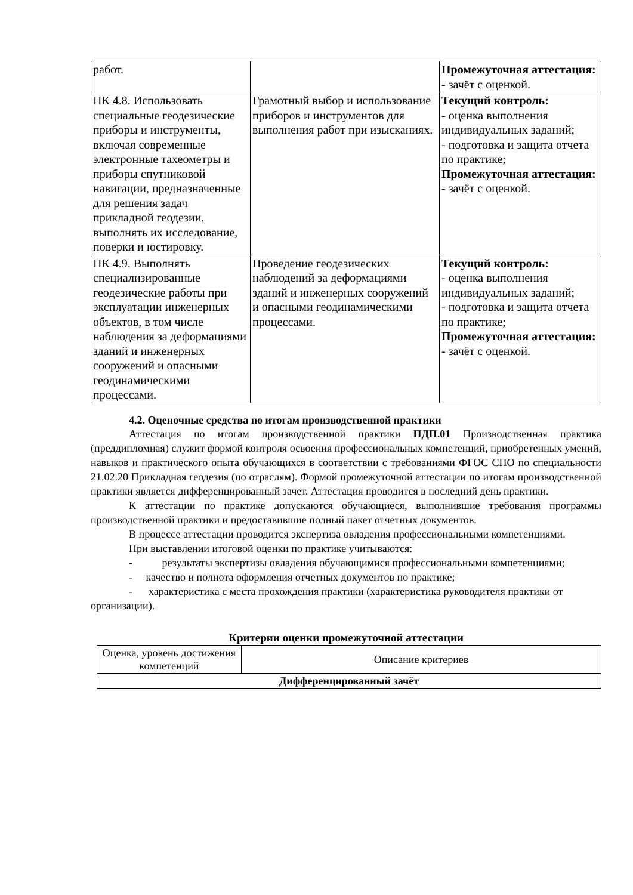| работ. | | Промежуточная аттестация: - зачёт с оценкой. |
| ПК 4.8. Использовать специальные геодезические приборы и инструменты, включая современные электронные тахеометры и приборы спутниковой навигации, предназначенные для решения задач прикладной геодезии, выполнять их исследование, поверки и юстировку. | Грамотный выбор и использование приборов и инструментов для выполнения работ при изысканиях. | Текущий контроль: - оценка выполнения индивидуальных заданий; - подготовка и защита отчета по практике; Промежуточная аттестация: - зачёт с оценкой. |
| ПК 4.9. Выполнять специализированные геодезические работы при эксплуатации инженерных объектов, в том числе наблюдения за деформациями зданий и инженерных сооружений и опасными геодинамическими процессами. | Проведение геодезических наблюдений за деформациями зданий и инженерных сооружений и опасными геодинамическими процессами. | Текущий контроль: - оценка выполнения индивидуальных заданий; - подготовка и защита отчета по практике; Промежуточная аттестация: - зачёт с оценкой. |
4.2. Оценочные средства по итогам производственной практики
Аттестация по итогам производственной практики ПДП.01 Производственная практика (преддипломная) служит формой контроля освоения профессиональных компетенций, приобретенных умений, навыков и практического опыта обучающихся в соответствии с требованиями ФГОС СПО по специальности 21.02.20 Прикладная геодезия (по отраслям). Формой промежуточной аттестации по итогам производственной практики является дифференцированный зачет. Аттестация проводится в последний день практики.
К аттестации по практике допускаются обучающиеся, выполнившие требования программы производственной практики и предоставившие полный пакет отчетных документов.
В процессе аттестации проводится экспертиза овладения профессиональными компетенциями.
При выставлении итоговой оценки по практике учитываются:
- результаты экспертизы овладения обучающимися профессиональными компетенциями;
- качество и полнота оформления отчетных документов по практике;
- характеристика с места прохождения практики (характеристика руководителя практики от организации).
Критерии оценки промежуточной аттестации
| Оценка, уровень достижения компетенций | Описание критериев |
| Дифференцированный зачёт | |